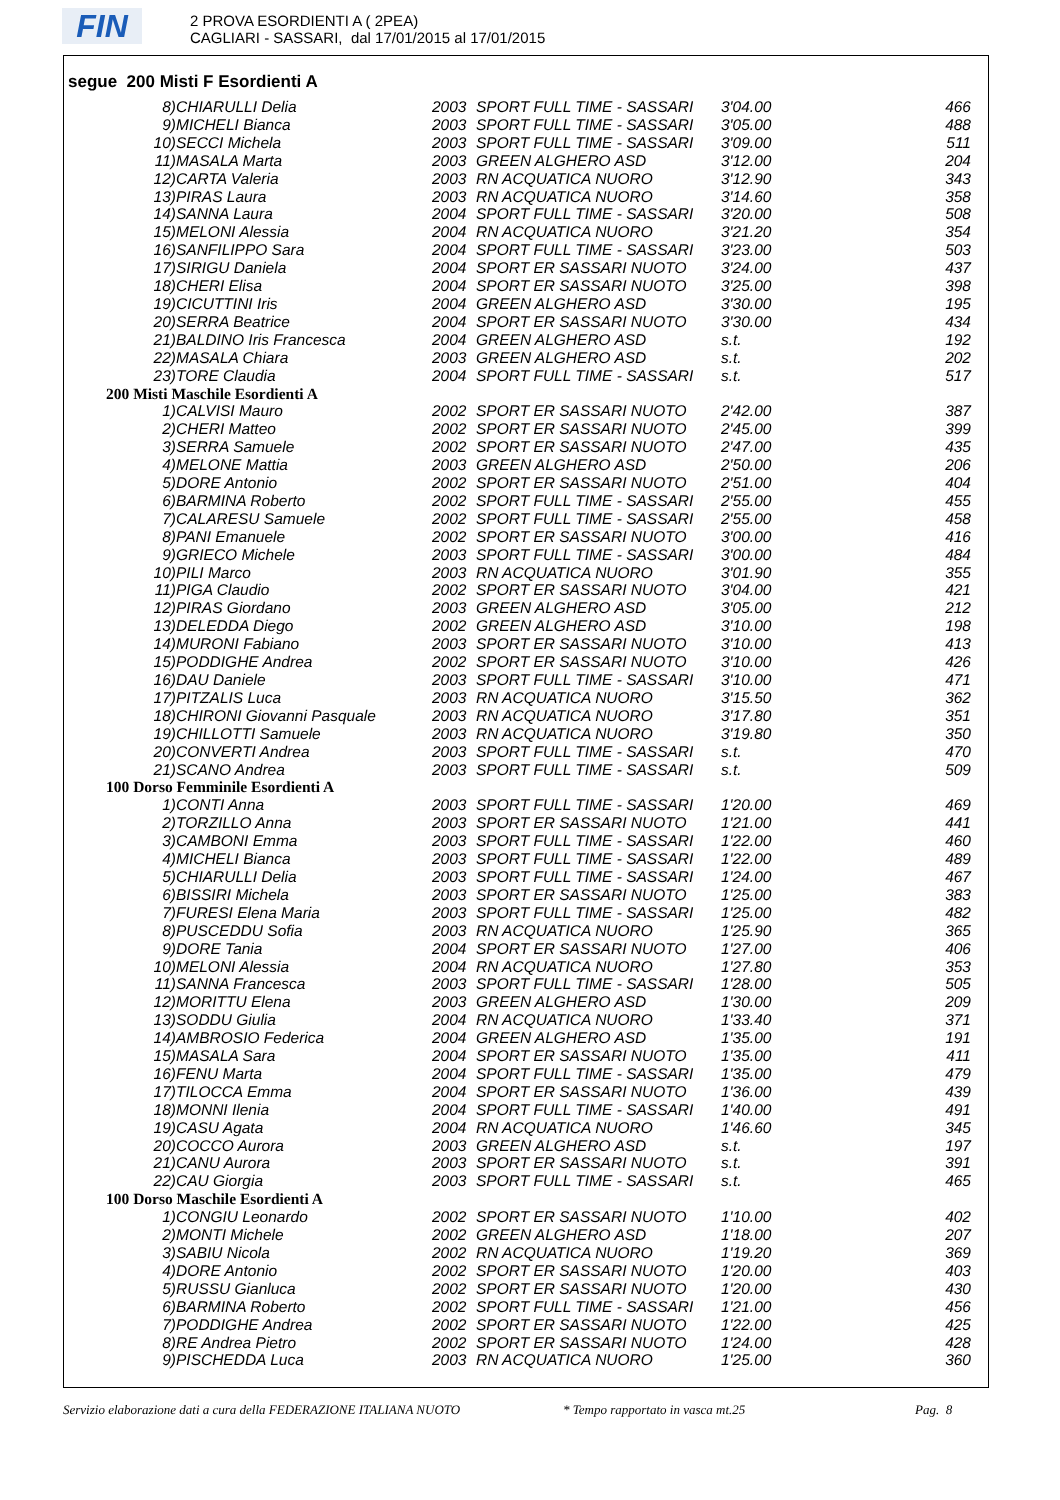FIN
2 PROVA ESORDIENTI A ( 2PEA)
CAGLIARI - SASSARI, dal 17/01/2015 al 17/01/2015
segue 200 Misti F Esordienti A
| 8) | CHIARULLI Delia | 2003 | SPORT FULL TIME - SASSARI | 3'04.00 | 466 |
| 9) | MICHELI Bianca | 2003 | SPORT FULL TIME - SASSARI | 3'05.00 | 488 |
| 10) | SECCI Michela | 2003 | SPORT FULL TIME - SASSARI | 3'09.00 | 511 |
| 11) | MASALA Marta | 2003 | GREEN ALGHERO ASD | 3'12.00 | 204 |
| 12) | CARTA Valeria | 2003 | RN ACQUATICA NUORO | 3'12.90 | 343 |
| 13) | PIRAS Laura | 2003 | RN ACQUATICA NUORO | 3'14.60 | 358 |
| 14) | SANNA Laura | 2004 | SPORT FULL TIME - SASSARI | 3'20.00 | 508 |
| 15) | MELONI Alessia | 2004 | RN ACQUATICA NUORO | 3'21.20 | 354 |
| 16) | SANFILIPPO Sara | 2004 | SPORT FULL TIME - SASSARI | 3'23.00 | 503 |
| 17) | SIRIGU Daniela | 2004 | SPORT ER SASSARI NUOTO | 3'24.00 | 437 |
| 18) | CHERI Elisa | 2004 | SPORT ER SASSARI NUOTO | 3'25.00 | 398 |
| 19) | CICUTTINI Iris | 2004 | GREEN ALGHERO ASD | 3'30.00 | 195 |
| 20) | SERRA Beatrice | 2004 | SPORT ER SASSARI NUOTO | 3'30.00 | 434 |
| 21) | BALDINO Iris Francesca | 2004 | GREEN ALGHERO ASD | s.t. | 192 |
| 22) | MASALA Chiara | 2003 | GREEN ALGHERO ASD | s.t. | 202 |
| 23) | TORE Claudia | 2004 | SPORT FULL TIME - SASSARI | s.t. | 517 |
| 200 Misti Maschile Esordienti A | | | | | |
| 1) | CALVISI Mauro | 2002 | SPORT ER SASSARI NUOTO | 2'42.00 | 387 |
| 2) | CHERI Matteo | 2002 | SPORT ER SASSARI NUOTO | 2'45.00 | 399 |
| 3) | SERRA Samuele | 2002 | SPORT ER SASSARI NUOTO | 2'47.00 | 435 |
| 4) | MELONE Mattia | 2003 | GREEN ALGHERO ASD | 2'50.00 | 206 |
| 5) | DORE Antonio | 2002 | SPORT ER SASSARI NUOTO | 2'51.00 | 404 |
| 6) | BARMINA Roberto | 2002 | SPORT FULL TIME - SASSARI | 2'55.00 | 455 |
| 7) | CALARESU Samuele | 2002 | SPORT FULL TIME - SASSARI | 2'55.00 | 458 |
| 8) | PANI Emanuele | 2002 | SPORT ER SASSARI NUOTO | 3'00.00 | 416 |
| 9) | GRIECO Michele | 2003 | SPORT FULL TIME - SASSARI | 3'00.00 | 484 |
| 10) | PILI Marco | 2003 | RN ACQUATICA NUORO | 3'01.90 | 355 |
| 11) | PIGA Claudio | 2002 | SPORT ER SASSARI NUOTO | 3'04.00 | 421 |
| 12) | PIRAS Giordano | 2003 | GREEN ALGHERO ASD | 3'05.00 | 212 |
| 13) | DELEDDA Diego | 2002 | GREEN ALGHERO ASD | 3'10.00 | 198 |
| 14) | MURONI Fabiano | 2003 | SPORT ER SASSARI NUOTO | 3'10.00 | 413 |
| 15) | PODDIGHE Andrea | 2002 | SPORT ER SASSARI NUOTO | 3'10.00 | 426 |
| 16) | DAU Daniele | 2003 | SPORT FULL TIME - SASSARI | 3'10.00 | 471 |
| 17) | PITZALIS Luca | 2003 | RN ACQUATICA NUORO | 3'15.50 | 362 |
| 18) | CHIRONI Giovanni Pasquale | 2003 | RN ACQUATICA NUORO | 3'17.80 | 351 |
| 19) | CHILLOTTI Samuele | 2003 | RN ACQUATICA NUORO | 3'19.80 | 350 |
| 20) | CONVERTI Andrea | 2003 | SPORT FULL TIME - SASSARI | s.t. | 470 |
| 21) | SCANO Andrea | 2003 | SPORT FULL TIME - SASSARI | s.t. | 509 |
| 100 Dorso Femminile Esordienti A | | | | | |
| 1) | CONTI Anna | 2003 | SPORT FULL TIME - SASSARI | 1'20.00 | 469 |
| 2) | TORZILLO Anna | 2003 | SPORT ER SASSARI NUOTO | 1'21.00 | 441 |
| 3) | CAMBONI Emma | 2003 | SPORT FULL TIME - SASSARI | 1'22.00 | 460 |
| 4) | MICHELI Bianca | 2003 | SPORT FULL TIME - SASSARI | 1'22.00 | 489 |
| 5) | CHIARULLI Delia | 2003 | SPORT FULL TIME - SASSARI | 1'24.00 | 467 |
| 6) | BISSIRI Michela | 2003 | SPORT ER SASSARI NUOTO | 1'25.00 | 383 |
| 7) | FURESI Elena Maria | 2003 | SPORT FULL TIME - SASSARI | 1'25.00 | 482 |
| 8) | PUSCEDDU Sofia | 2003 | RN ACQUATICA NUORO | 1'25.90 | 365 |
| 9) | DORE Tania | 2004 | SPORT ER SASSARI NUOTO | 1'27.00 | 406 |
| 10) | MELONI Alessia | 2004 | RN ACQUATICA NUORO | 1'27.80 | 353 |
| 11) | SANNA Francesca | 2003 | SPORT FULL TIME - SASSARI | 1'28.00 | 505 |
| 12) | MORITTU Elena | 2003 | GREEN ALGHERO ASD | 1'30.00 | 209 |
| 13) | SODDU Giulia | 2004 | RN ACQUATICA NUORO | 1'33.40 | 371 |
| 14) | AMBROSIO Federica | 2004 | GREEN ALGHERO ASD | 1'35.00 | 191 |
| 15) | MASALA Sara | 2004 | SPORT ER SASSARI NUOTO | 1'35.00 | 411 |
| 16) | FENU Marta | 2004 | SPORT FULL TIME - SASSARI | 1'35.00 | 479 |
| 17) | TILOCCA Emma | 2004 | SPORT ER SASSARI NUOTO | 1'36.00 | 439 |
| 18) | MONNI Ilenia | 2004 | SPORT FULL TIME - SASSARI | 1'40.00 | 491 |
| 19) | CASU Agata | 2004 | RN ACQUATICA NUORO | 1'46.60 | 345 |
| 20) | COCCO Aurora | 2003 | GREEN ALGHERO ASD | s.t. | 197 |
| 21) | CANU Aurora | 2003 | SPORT ER SASSARI NUOTO | s.t. | 391 |
| 22) | CAU Giorgia | 2003 | SPORT FULL TIME - SASSARI | s.t. | 465 |
| 100 Dorso Maschile Esordienti A | | | | | |
| 1) | CONGIU Leonardo | 2002 | SPORT ER SASSARI NUOTO | 1'10.00 | 402 |
| 2) | MONTI Michele | 2002 | GREEN ALGHERO ASD | 1'18.00 | 207 |
| 3) | SABIU Nicola | 2002 | RN ACQUATICA NUORO | 1'19.20 | 369 |
| 4) | DORE Antonio | 2002 | SPORT ER SASSARI NUOTO | 1'20.00 | 403 |
| 5) | RUSSU Gianluca | 2002 | SPORT ER SASSARI NUOTO | 1'20.00 | 430 |
| 6) | BARMINA Roberto | 2002 | SPORT FULL TIME - SASSARI | 1'21.00 | 456 |
| 7) | PODDIGHE Andrea | 2002 | SPORT ER SASSARI NUOTO | 1'22.00 | 425 |
| 8) | RE Andrea Pietro | 2002 | SPORT ER SASSARI NUOTO | 1'24.00 | 428 |
| 9) | PISCHEDDA Luca | 2003 | RN ACQUATICA NUORO | 1'25.00 | 360 |
Servizio elaborazione dati a cura della FEDERAZIONE ITALIANA NUOTO * Tempo rapportato in vasca mt.25 Pag. 8